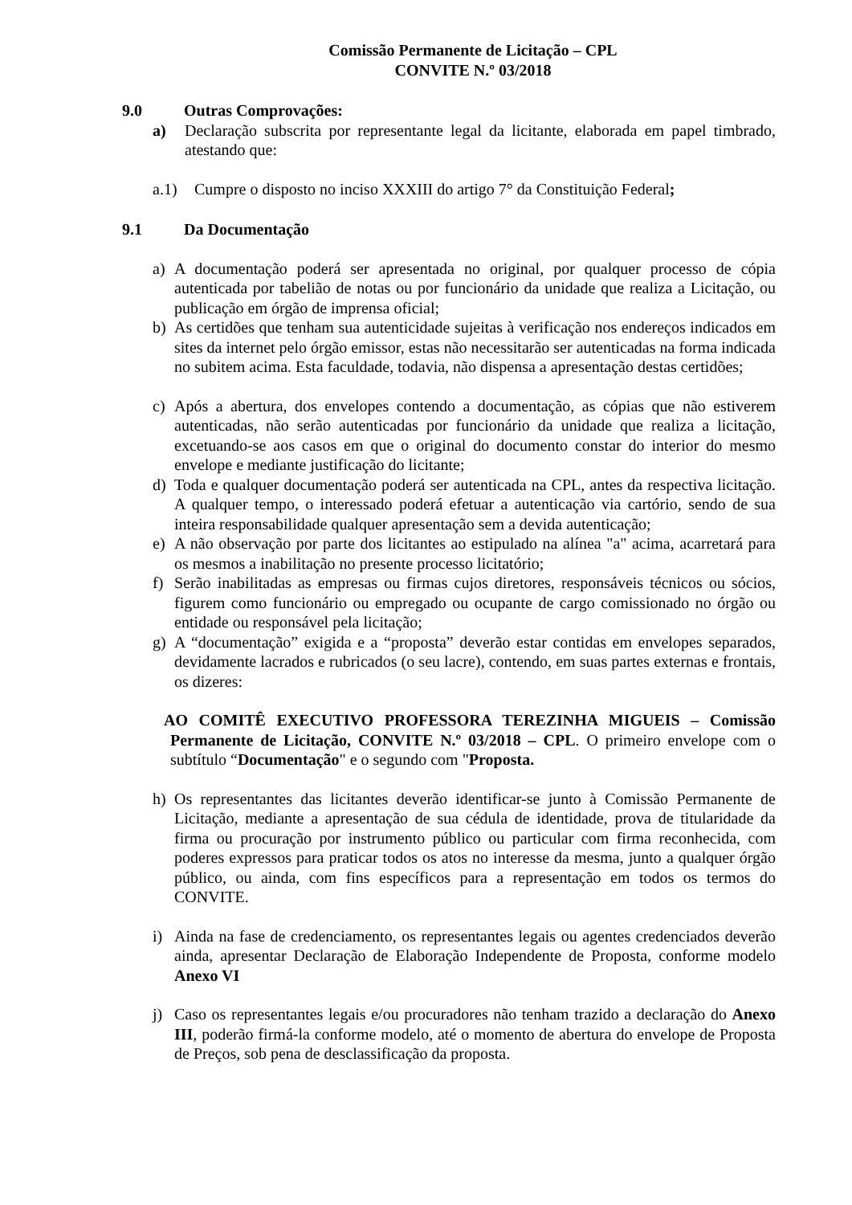Comissão Permanente de Licitação – CPL
CONVITE N.º 03/2018
9.0 Outras Comprovações:
a) Declaração subscrita por representante legal da licitante, elaborada em papel timbrado, atestando que:
a.1) Cumpre o disposto no inciso XXXIII do artigo 7° da Constituição Federal;
9.1 Da Documentação
a) A documentação poderá ser apresentada no original, por qualquer processo de cópia autenticada por tabelião de notas ou por funcionário da unidade que realiza a Licitação, ou publicação em órgão de imprensa oficial;
b) As certidões que tenham sua autenticidade sujeitas à verificação nos endereços indicados em sites da internet pelo órgão emissor, estas não necessitarão ser autenticadas na forma indicada no subitem acima. Esta faculdade, todavia, não dispensa a apresentação destas certidões;
c) Após a abertura, dos envelopes contendo a documentação, as cópias que não estiverem autenticadas, não serão autenticadas por funcionário da unidade que realiza a licitação, excetuando-se aos casos em que o original do documento constar do interior do mesmo envelope e mediante justificação do licitante;
d) Toda e qualquer documentação poderá ser autenticada na CPL, antes da respectiva licitação. A qualquer tempo, o interessado poderá efetuar a autenticação via cartório, sendo de sua inteira responsabilidade qualquer apresentação sem a devida autenticação;
e) A não observação por parte dos licitantes ao estipulado na alínea "a" acima, acarretará para os mesmos a inabilitação no presente processo licitatório;
f) Serão inabilitadas as empresas ou firmas cujos diretores, responsáveis técnicos ou sócios, figurem como funcionário ou empregado ou ocupante de cargo comissionado no órgão ou entidade ou responsável pela licitação;
g) A “documentação” exigida e a “proposta” deverão estar contidas em envelopes separados, devidamente lacrados e rubricados (o seu lacre), contendo, em suas partes externas e frontais, os dizeres:
AO COMITÊ EXECUTIVO PROFESSORA TEREZINHA MIGUEIS – Comissão Permanente de Licitação, CONVITE N.º 03/2018 – CPL. O primeiro envelope com o subtítulo “Documentação" e o segundo com "Proposta.
h) Os representantes das licitantes deverão identificar-se junto à Comissão Permanente de Licitação, mediante a apresentação de sua cédula de identidade, prova de titularidade da firma ou procuração por instrumento público ou particular com firma reconhecida, com poderes expressos para praticar todos os atos no interesse da mesma, junto a qualquer órgão público, ou ainda, com fins específicos para a representação em todos os termos do CONVITE.
i) Ainda na fase de credenciamento, os representantes legais ou agentes credenciados deverão ainda, apresentar Declaração de Elaboração Independente de Proposta, conforme modelo Anexo VI
j) Caso os representantes legais e/ou procuradores não tenham trazido a declaração do Anexo III, poderão firmá-la conforme modelo, até o momento de abertura do envelope de Proposta de Preços, sob pena de desclassificação da proposta.